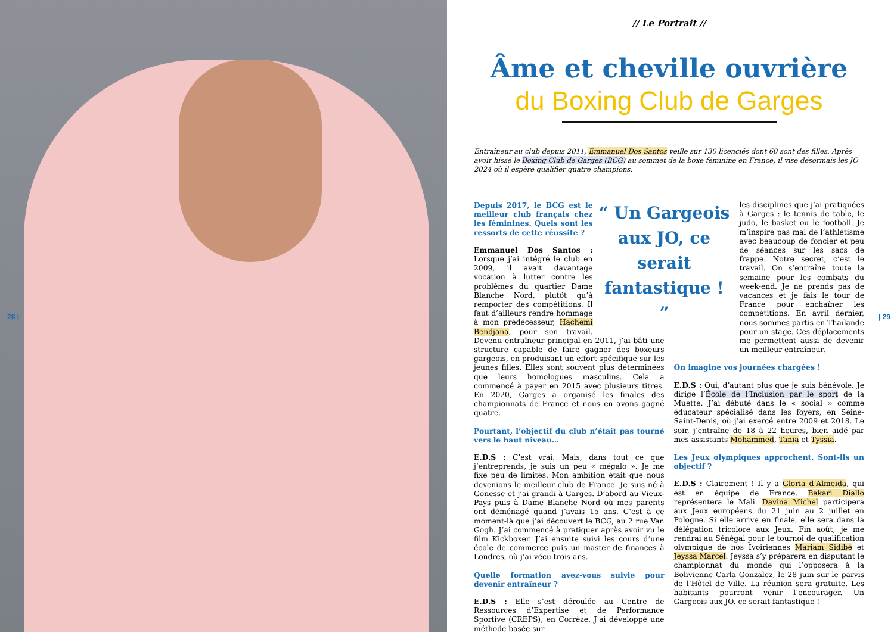28 |
| 29
// Le Portrait //
Âme et cheville ouvrière
du Boxing Club de Garges
Entraîneur au club depuis 2011, Emmanuel Dos Santos veille sur 130 licenciés dont 60 sont des filles. Après avoir hissé le Boxing Club de Garges (BCG) au sommet de la boxe féminine en France, il vise désormais les JO 2024 où il espère qualifier quatre champions.
“ Un Gargeois aux JO, ce serait fantastique ! ”
Depuis 2017, le BCG est le meilleur club français chez les féminines. Quels sont les ressorts de cette réussite ?
Emmanuel Dos Santos : Lorsque j’ai intégré le club en 2009, il avait davantage vocation à lutter contre les problèmes du quartier Dame Blanche Nord, plutôt qu’à remporter des compétitions. Il faut d’ailleurs rendre hommage à mon prédécesseur, Hachemi Bendjana, pour son travail. Devenu entraîneur principal en 2011, j’ai bâti une structure capable de faire gagner des boxeurs gargeois, en produisant un effort spécifique sur les jeunes filles. Elles sont souvent plus déterminées que leurs homologues masculins. Cela a commencé à payer en 2015 avec plusieurs titres. En 2020, Garges a organisé les finales des championnats de France et nous en avons gagné quatre.
Pourtant, l’objectif du club n’était pas tourné vers le haut niveau…
E.D.S : C’est vrai. Mais, dans tout ce que j’entreprends, je suis un peu « mégalo ». Je me fixe peu de limites. Mon ambition était que nous devenions le meilleur club de France. Je suis né à Gonesse et j’ai grandi à Garges. D’abord au Vieux-Pays puis à Dame Blanche Nord où mes parents ont déménagé quand j’avais 15 ans. C’est à ce moment-là que j’ai découvert le BCG, au 2 rue Van Gogh. J’ai commencé à pratiquer après avoir vu le film Kickboxer. J’ai ensuite suivi les cours d’une école de commerce puis un master de finances à Londres, où j’ai vécu trois ans.
Quelle formation avez-vous suivie pour devenir entraîneur ?
E.D.S : Elle s’est déroulée au Centre de Ressources d’Expertise et de Performance Sportive (CREPS), en Corrèze. J’ai développé une méthode basée sur
les disciplines que j’ai pratiquées à Garges : le tennis de table, le judo, le basket ou le football. Je m’inspire pas mal de l’athlétisme avec beaucoup de foncier et peu de séances sur les sacs de frappe. Notre secret, c’est le travail. On s’entraîne toute la semaine pour les combats du week-end. Je ne prends pas de vacances et je fais le tour de France pour enchaîner les compétitions. En avril dernier, nous sommes partis en Thaïlande pour un stage. Ces déplacements me permettent aussi de devenir un meilleur entraîneur.
On imagine vos journées chargées !
E.D.S : Oui, d’autant plus que je suis bénévole. Je dirige l’École de l’Inclusion par le sport de la Muette. J’ai débuté dans le « social » comme éducateur spécialisé dans les foyers, en Seine-Saint-Denis, où j’ai exercé entre 2009 et 2018. Le soir, j’entraîne de 18 à 22 heures, bien aidé par mes assistants Mohammed, Tania et Tyssia.
Les Jeux olympiques approchent. Sont-ils un objectif ?
E.D.S : Clairement ! Il y a Gloria d’Almeida, qui est en équipe de France. Bakari Diallo représentera le Mali. Davina Michel participera aux Jeux européens du 21 juin au 2 juillet en Pologne. Si elle arrive en finale, elle sera dans la délégation tricolore aux Jeux. Fin août, je me rendrai au Sénégal pour le tournoi de qualification olympique de nos Ivoiriennes Mariam Sidibé et Jeyssa Marcel. Jeyssa s’y préparera en disputant le championnat du monde qui l’opposera à la Bolivienne Carla Gonzalez, le 28 juin sur le parvis de l’Hôtel de Ville. La réunion sera gratuite. Les habitants pourront venir l’encourager. Un Gargeois aux JO, ce serait fantastique !